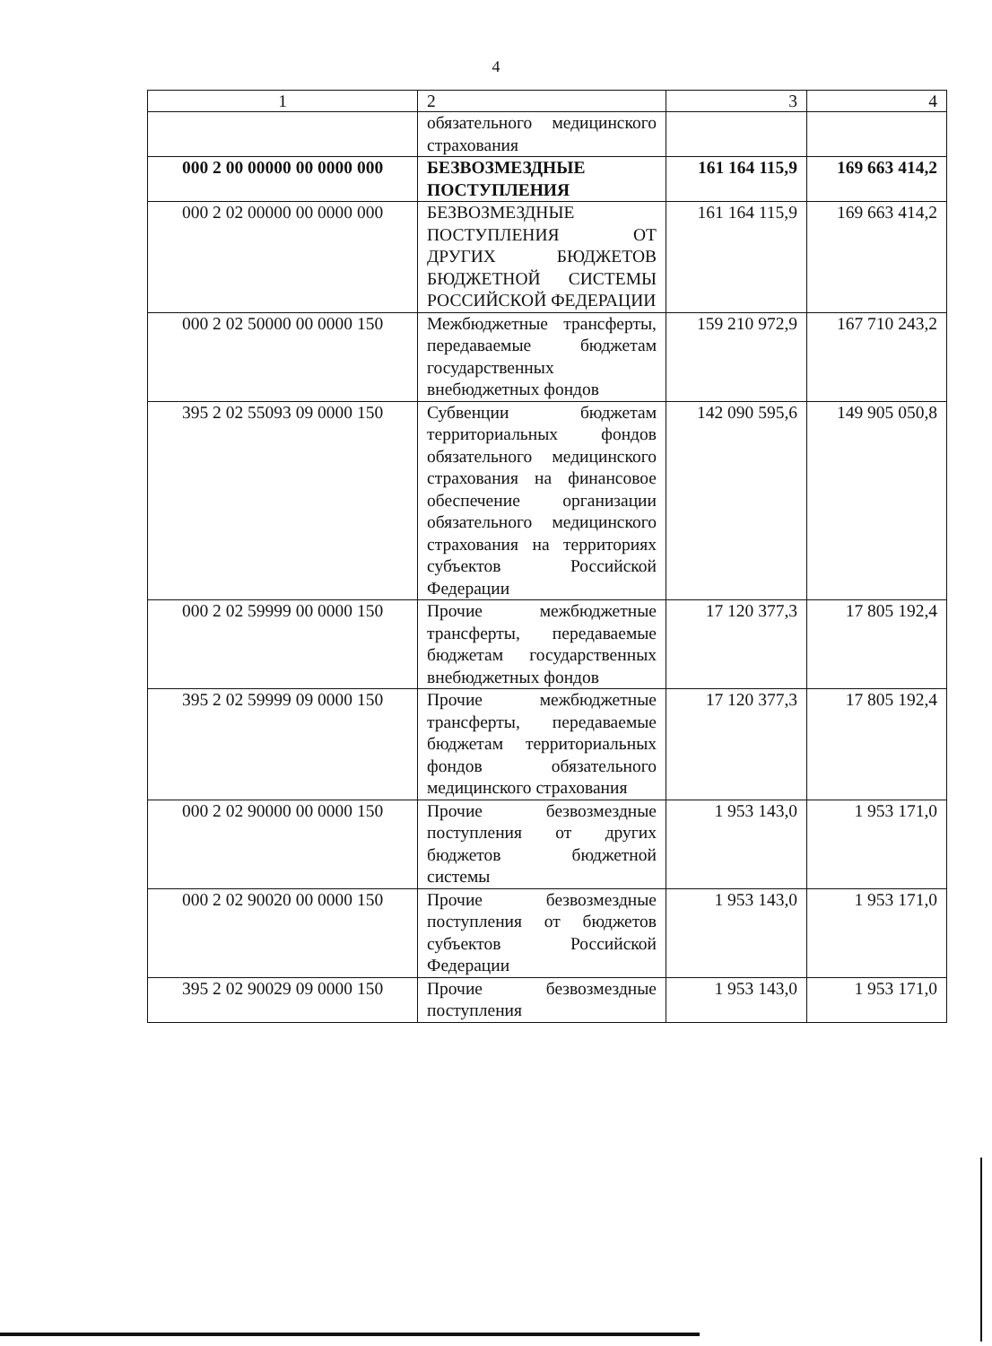4
| 1 | 2 | 3 | 4 |
| --- | --- | --- | --- |
| | обязательного медицинского страхования | | |
| 000 2 00 00000 00 0000 000 | БЕЗВОЗМЕЗДНЫЕ ПОСТУПЛЕНИЯ | 161 164 115,9 | 169 663 414,2 |
| 000 2 02 00000 00 0000 000 | БЕЗВОЗМЕЗДНЫЕ ПОСТУПЛЕНИЯ ОТ ДРУГИХ БЮДЖЕТОВ БЮДЖЕТНОЙ СИСТЕМЫ РОССИЙСКОЙ ФЕДЕРАЦИИ | 161 164 115,9 | 169 663 414,2 |
| 000 2 02 50000 00 0000 150 | Межбюджетные трансферты, передаваемые бюджетам государственных внебюджетных фондов | 159 210 972,9 | 167 710 243,2 |
| 395 2 02 55093 09 0000 150 | Субвенции бюджетам территориальных фондов обязательного медицинского страхования на финансовое обеспечение организации обязательного медицинского страхования на территориях субъектов Российской Федерации | 142 090 595,6 | 149 905 050,8 |
| 000 2 02 59999 00 0000 150 | Прочие межбюджетные трансферты, передаваемые бюджетам государственных внебюджетных фондов | 17 120 377,3 | 17 805 192,4 |
| 395 2 02 59999 09 0000 150 | Прочие межбюджетные трансферты, передаваемые бюджетам территориальных фондов обязательного медицинского страхования | 17 120 377,3 | 17 805 192,4 |
| 000 2 02 90000 00 0000 150 | Прочие безвозмездные поступления от других бюджетов бюджетной системы | 1 953 143,0 | 1 953 171,0 |
| 000 2 02 90020 00 0000 150 | Прочие безвозмездные поступления от бюджетов субъектов Российской Федерации | 1 953 143,0 | 1 953 171,0 |
| 395 2 02 90029 09 0000 150 | Прочие безвозмездные поступления | 1 953 143,0 | 1 953 171,0 |